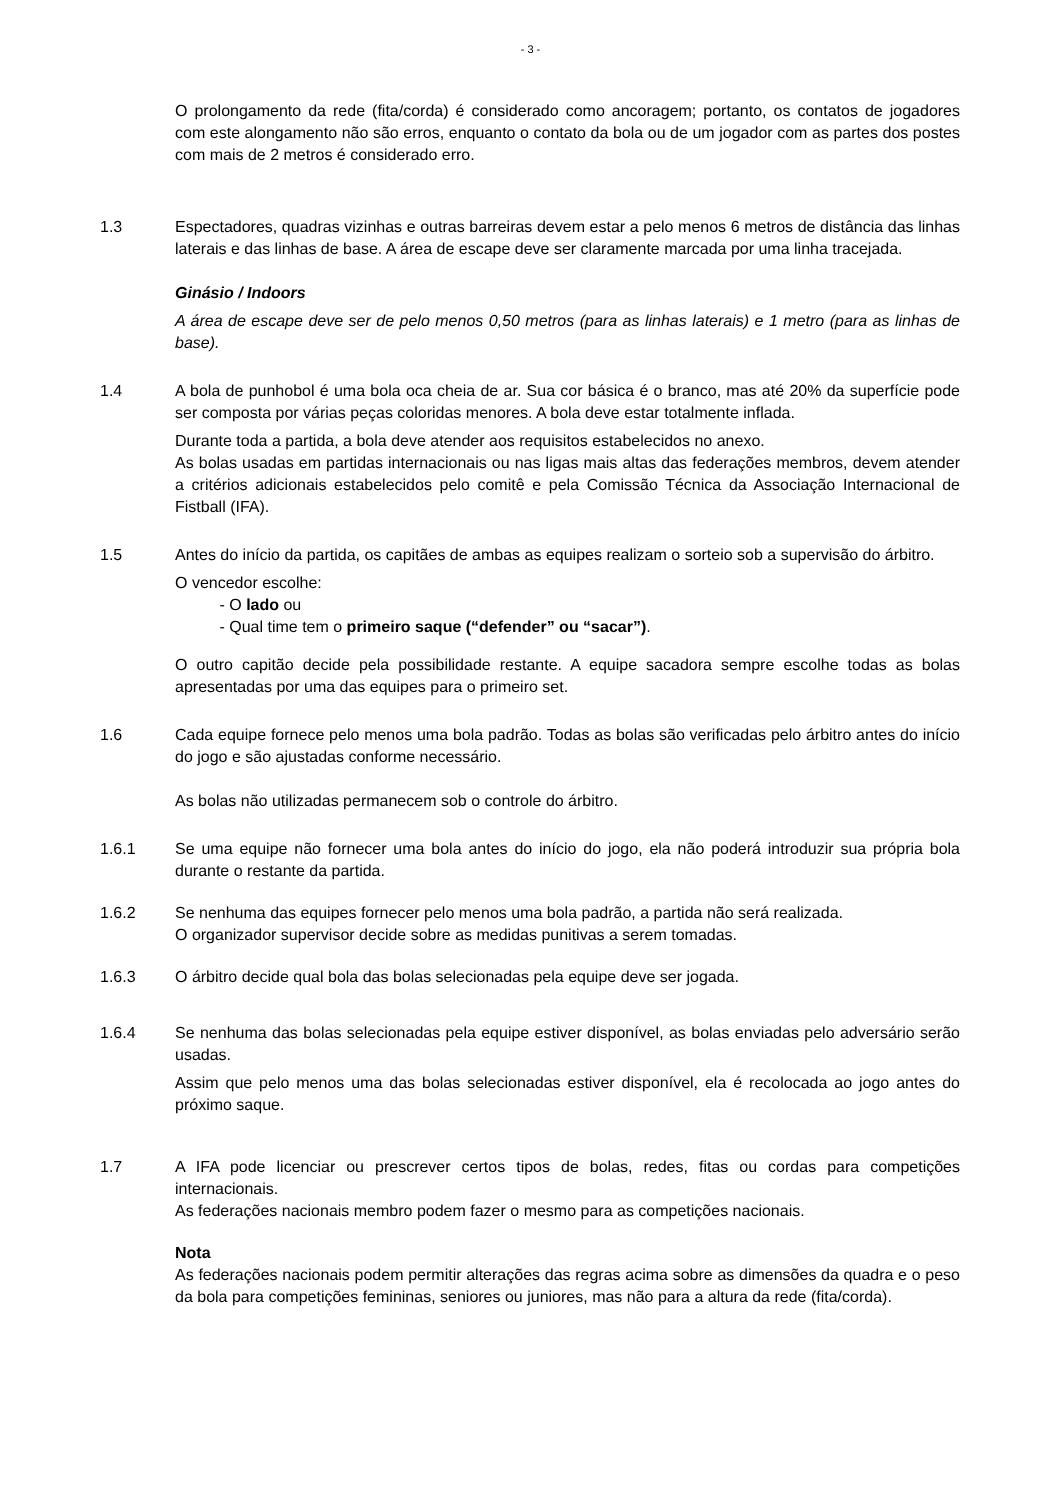- 3 -
O prolongamento da rede (fita/corda) é considerado como ancoragem; portanto, os contatos de jogadores com este alongamento não são erros, enquanto o contato da bola ou de um jogador com as partes dos postes com mais de 2 metros é considerado erro.
1.3 Espectadores, quadras vizinhas e outras barreiras devem estar a pelo menos 6 metros de distância das linhas laterais e das linhas de base. A área de escape deve ser claramente marcada por uma linha tracejada.
Ginásio / Indoors
A área de escape deve ser de pelo menos 0,50 metros (para as linhas laterais) e 1 metro (para as linhas de base).
1.4 A bola de punhobol é uma bola oca cheia de ar. Sua cor básica é o branco, mas até 20% da superfície pode ser composta por várias peças coloridas menores. A bola deve estar totalmente inflada.
Durante toda a partida, a bola deve atender aos requisitos estabelecidos no anexo.
As bolas usadas em partidas internacionais ou nas ligas mais altas das federações membros, devem atender a critérios adicionais estabelecidos pelo comitê e pela Comissão Técnica da Associação Internacional de Fistball (IFA).
1.5 Antes do início da partida, os capitães de ambas as equipes realizam o sorteio sob a supervisão do árbitro.
O vencedor escolhe:
- O lado ou
- Qual time tem o primeiro saque (“defender” ou “sacar”).
O outro capitão decide pela possibilidade restante. A equipe sacadora sempre escolhe todas as bolas apresentadas por uma das equipes para o primeiro set.
1.6 Cada equipe fornece pelo menos uma bola padrão. Todas as bolas são verificadas pelo árbitro antes do início do jogo e são ajustadas conforme necessário.
As bolas não utilizadas permanecem sob o controle do árbitro.
1.6.1 Se uma equipe não fornecer uma bola antes do início do jogo, ela não poderá introduzir sua própria bola durante o restante da partida.
1.6.2 Se nenhuma das equipes fornecer pelo menos uma bola padrão, a partida não será realizada.
O organizador supervisor decide sobre as medidas punitivas a serem tomadas.
1.6.3 O árbitro decide qual bola das bolas selecionadas pela equipe deve ser jogada.
1.6.4 Se nenhuma das bolas selecionadas pela equipe estiver disponível, as bolas enviadas pelo adversário serão usadas.
Assim que pelo menos uma das bolas selecionadas estiver disponível, ela é recolocada ao jogo antes do próximo saque.
1.7 A IFA pode licenciar ou prescrever certos tipos de bolas, redes, fitas ou cordas para competições internacionais.
As federações nacionais membro podem fazer o mesmo para as competições nacionais.
Nota
As federações nacionais podem permitir alterações das regras acima sobre as dimensões da quadra e o peso da bola para competições femininas, seniores ou juniores, mas não para a altura da rede (fita/corda).